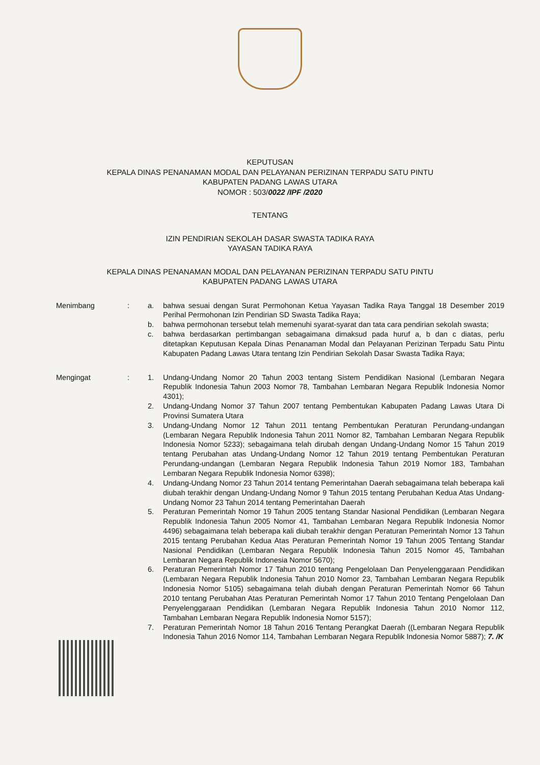KEPUTUSAN
KEPALA DINAS PENANAMAN MODAL DAN PELAYANAN PERIZINAN TERPADU SATU PINTU
KABUPATEN PADANG LAWAS UTARA
NOMOR : 503/0022 /IPF /2020
TENTANG
IZIN PENDIRIAN SEKOLAH DASAR SWASTA TADIKA RAYA
YAYASAN TADIKA RAYA
KEPALA DINAS PENANAMAN MODAL DAN PELAYANAN PERIZINAN TERPADU SATU PINTU
KABUPATEN PADANG LAWAS UTARA
Menimbang : a. bahwa sesuai dengan Surat Permohonan Ketua Yayasan Tadika Raya Tanggal 18 Desember 2019 Perihal Permohonan Izin Pendirian SD Swasta Tadika Raya;
b. bahwa permohonan tersebut telah memenuhi syarat-syarat dan tata cara pendirian sekolah swasta;
c. bahwa berdasarkan pertimbangan sebagaimana dimaksud pada huruf a, b dan c diatas, perlu ditetapkan Keputusan Kepala Dinas Penanaman Modal dan Pelayanan Perizinan Terpadu Satu Pintu Kabupaten Padang Lawas Utara tentang Izin Pendirian Sekolah Dasar Swasta Tadika Raya;
Mengingat : 1. Undang-Undang Nomor 20 Tahun 2003 tentang Sistem Pendidikan Nasional (Lembaran Negara Republik Indonesia Tahun 2003 Nomor 78, Tambahan Lembaran Negara Republik Indonesia Nomor 4301);
2. Undang-Undang Nomor 37 Tahun 2007 tentang Pembentukan Kabupaten Padang Lawas Utara Di Provinsi Sumatera Utara
3. Undang-Undang Nomor 12 Tahun 2011 tentang Pembentukan Peraturan Perundang-undangan (Lembaran Negara Republik Indonesia Tahun 2011 Nomor 82, Tambahan Lembaran Negara Republik Indonesia Nomor 5233); sebagaimana telah dirubah dengan Undang-Undang Nomor 15 Tahun 2019 tentang Perubahan atas Undang-Undang Nomor 12 Tahun 2019 tentang Pembentukan Peraturan Perundang-undangan (Lembaran Negara Republik Indonesia Tahun 2019 Nomor 183, Tambahan Lembaran Negara Republik Indonesia Nomor 6398);
4. Undang-Undang Nomor 23 Tahun 2014 tentang Pemerintahan Daerah sebagaimana telah beberapa kali diubah terakhir dengan Undang-Undang Nomor 9 Tahun 2015 tentang Perubahan Kedua Atas Undang-Undang Nomor 23 Tahun 2014 tentang Pemerintahan Daerah
5. Peraturan Pemerintah Nomor 19 Tahun 2005 tentang Standar Nasional Pendidikan (Lembaran Negara Republik Indonesia Tahun 2005 Nomor 41, Tambahan Lembaran Negara Republik Indonesia Nomor 4496) sebagaimana telah beberapa kali diubah terakhir dengan Peraturan Pemerintah Nomor 13 Tahun 2015 tentang Perubahan Kedua Atas Peraturan Pemerintah Nomor 19 Tahun 2005 Tentang Standar Nasional Pendidikan (Lembaran Negara Republik Indonesia Tahun 2015 Nomor 45, Tambahan Lembaran Negara Republik Indonesia Nomor 5670);
6. Peraturan Pemerintah Nomor 17 Tahun 2010 tentang Pengelolaan Dan Penyelenggaraan Pendidikan (Lembaran Negara Republik Indonesia Tahun 2010 Nomor 23, Tambahan Lembaran Negara Republik Indonesia Nomor 5105) sebagaimana telah diubah dengan Peraturan Pemerintah Nomor 66 Tahun 2010 tentang Perubahan Atas Peraturan Pemerintah Nomor 17 Tahun 2010 Tentang Pengelolaan Dan Penyelenggaraan Pendidikan (Lembaran Negara Republik Indonesia Tahun 2010 Nomor 112, Tambahan Lembaran Negara Republik Indonesia Nomor 5157);
7. Peraturan Pemerintah Nomor 18 Tahun 2016 Tentang Perangkat Daerah ((Lembaran Negara Republik Indonesia Tahun 2016 Nomor 114, Tambahan Lembaran Negara Republik Indonesia Nomor 5887); 7. /K